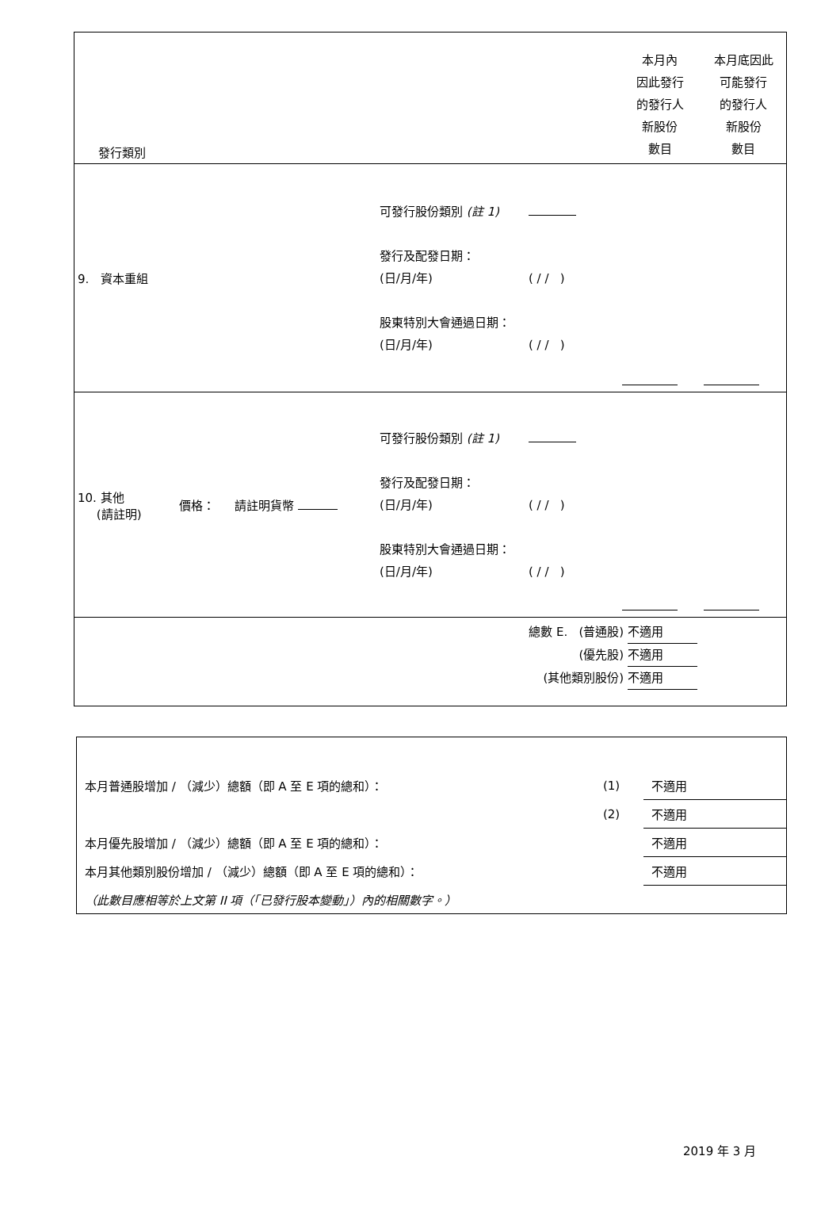| 發行類別 | | | | | 本月內 因此發行 的發行人 新股份 數目 | 本月底因此 可能發行 的發行人 新股份 數目 |
| 9. 資本重組 | | | 可發行股份類別 (註 1) 發行及配發日期： (日/月/年) 股東特別大會通過日期： (日/月/年) | ( / / ) ( / / ) | | |
| 10. 其他 (請註明) | 價格： | 請註明貨幣 | 可發行股份類別 (註 1) 發行及配發日期： (日/月/年) 股東特別大會通過日期： (日/月/年) | ( / / ) ( / / ) | | |
| 總數 E. (普通股) 不適用 (優先股) 不適用 (其他類別股份) 不適用 | | | | | | |
| 本月普通股增加 / （減少）總額（即 A 至 E 項的總和）： | (1) | 不適用 |
| | (2) | 不適用 |
| 本月優先股增加 / （減少）總額（即 A 至 E 項的總和）： | | 不適用 |
| 本月其他類別股份增加 / （減少）總額（即 A 至 E 項的總和）： | | 不適用 |
| （此數目應相等於上文第 II 項（「已發行股本變動」）內的相關數字。） | | |
2019 年 3 月